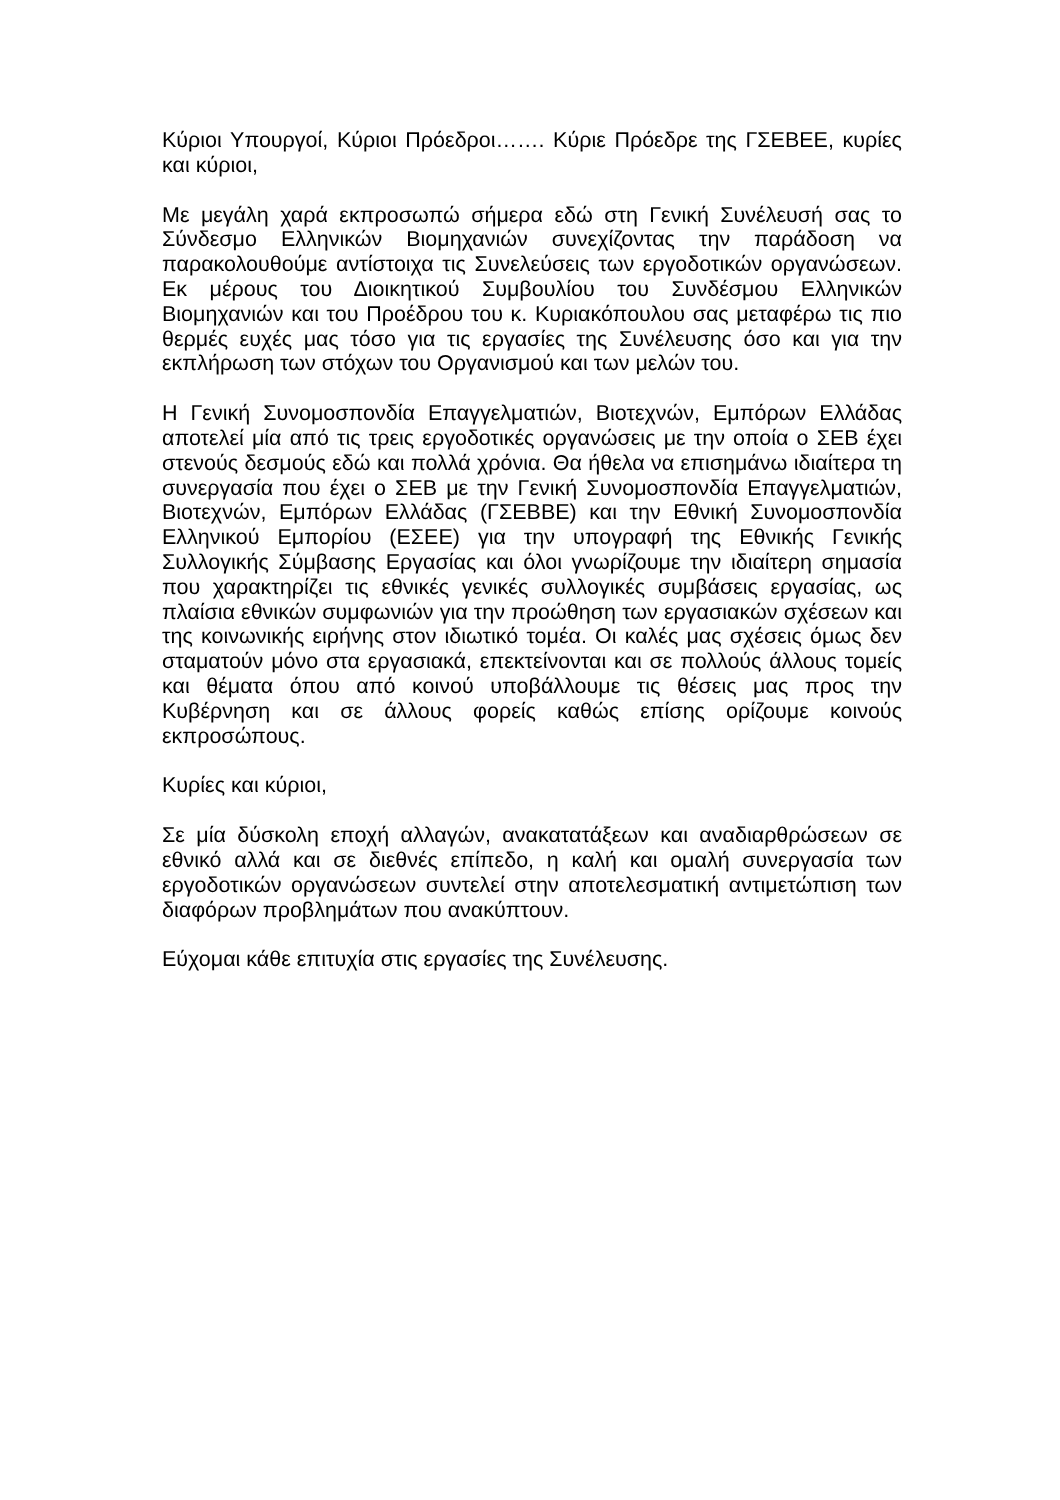Κύριοι Υπουργοί, Κύριοι Πρόεδροι……. Κύριε Πρόεδρε της ΓΣΕΒΕΕ, κυρίες και κύριοι,
Με μεγάλη χαρά εκπροσωπώ σήμερα εδώ στη Γενική Συνέλευσή σας το Σύνδεσμο Ελληνικών Βιομηχανιών συνεχίζοντας την παράδοση να παρακολουθούμε αντίστοιχα τις Συνελεύσεις των εργοδοτικών οργανώσεων. Εκ μέρους του Διοικητικού Συμβουλίου του Συνδέσμου Ελληνικών Βιομηχανιών και του Προέδρου του κ. Κυριακόπουλου σας μεταφέρω τις πιο θερμές ευχές μας τόσο για τις εργασίες της Συνέλευσης όσο και για την εκπλήρωση των στόχων του Οργανισμού και των μελών του.
Η Γενική Συνομοσπονδία Επαγγελματιών, Βιοτεχνών, Εμπόρων Ελλάδας αποτελεί μία από τις τρεις εργοδοτικές οργανώσεις με την οποία ο ΣΕΒ έχει στενούς δεσμούς εδώ και πολλά χρόνια. Θα ήθελα να επισημάνω ιδιαίτερα τη συνεργασία που έχει ο ΣΕΒ με την Γενική Συνομοσπονδία Επαγγελματιών, Βιοτεχνών, Εμπόρων Ελλάδας (ΓΣΕΒΒΕ) και την Εθνική Συνομοσπονδία Ελληνικού Εμπορίου (ΕΣΕΕ) για την υπογραφή της Εθνικής Γενικής Συλλογικής Σύμβασης Εργασίας και όλοι γνωρίζουμε την ιδιαίτερη σημασία που χαρακτηρίζει τις εθνικές γενικές συλλογικές συμβάσεις εργασίας, ως πλαίσια εθνικών συμφωνιών για την προώθηση των εργασιακών σχέσεων και της κοινωνικής ειρήνης στον ιδιωτικό τομέα. Οι καλές μας σχέσεις όμως δεν σταματούν μόνο στα εργασιακά, επεκτείνονται και σε πολλούς άλλους τομείς και θέματα όπου από κοινού υποβάλλουμε τις θέσεις μας προς την Κυβέρνηση και σε άλλους φορείς καθώς επίσης ορίζουμε κοινούς εκπροσώπους.
Κυρίες και κύριοι,
Σε μία δύσκολη εποχή αλλαγών, ανακατατάξεων και αναδιαρθρώσεων σε εθνικό αλλά και σε διεθνές επίπεδο, η καλή και ομαλή συνεργασία των εργοδοτικών οργανώσεων συντελεί στην αποτελεσματική αντιμετώπιση των διαφόρων προβλημάτων που ανακύπτουν.
Εύχομαι κάθε επιτυχία στις εργασίες της Συνέλευσης.